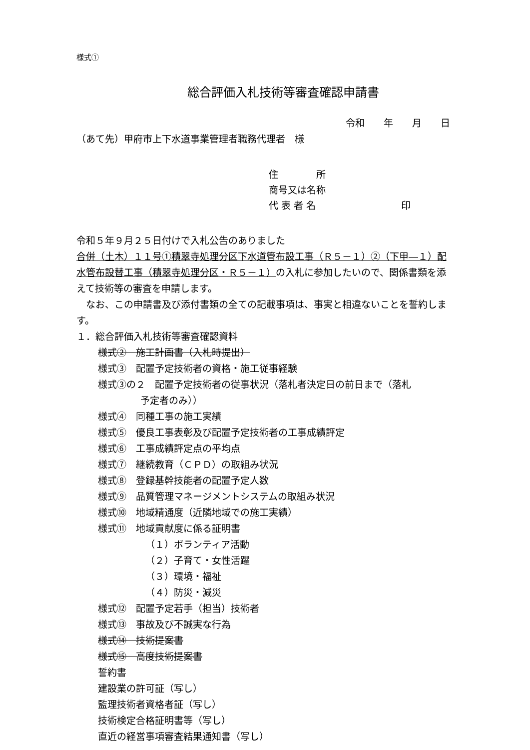様式①
総合評価入札技術等審査確認申請書
令和　　年　　月　　日
（あて先）甲府市上下水道事業管理者職務代理者　様
住　　　　所
商号又は名称
代 表 者 名　　　　　　　　　印
令和５年９月２５日付けで入札公告のありました
合併（土木）１１号①積翠寺処理分区下水道管布設工事（Ｒ５－１）②（下甲―１）配水管布設替工事（積翠寺処理分区・Ｒ５－１）の入札に参加したいので、関係書類を添えて技術等の審査を申請します。
　なお、この申請書及び添付書類の全ての記載事項は、事実と相違ないことを誓約します。
１．総合評価入札技術等審査確認資料
様式②　施工計画書（入札時提出）
様式③　配置予定技術者の資格・施工従事経験
様式③の２　配置予定技術者の従事状況（落札者決定日の前日まで（落札
予定者のみ））
様式④　同種工事の施工実績
様式⑤　優良工事表彰及び配置予定技術者の工事成績評定
様式⑥　工事成績評定点の平均点
様式⑦　継続教育（ＣＰＤ）の取組み状況
様式⑧　登録基幹技能者の配置予定人数
様式⑨　品質管理マネージメントシステムの取組み状況
様式⑩　地域精通度（近隣地域での施工実績）
様式⑪　地域貢献度に係る証明書
（１）ボランティア活動
（２）子育て・女性活躍
（３）環境・福祉
（４）防災・減災
様式⑫　配置予定若手（担当）技術者
様式⑬　事故及び不誠実な行為
様式⑭　技術提案書
様式⑮　高度技術提案書
誓約書
建設業の許可証（写し）
監理技術者資格者証（写し）
技術検定合格証明書等（写し）
直近の経営事項審査結果通知書（写し）